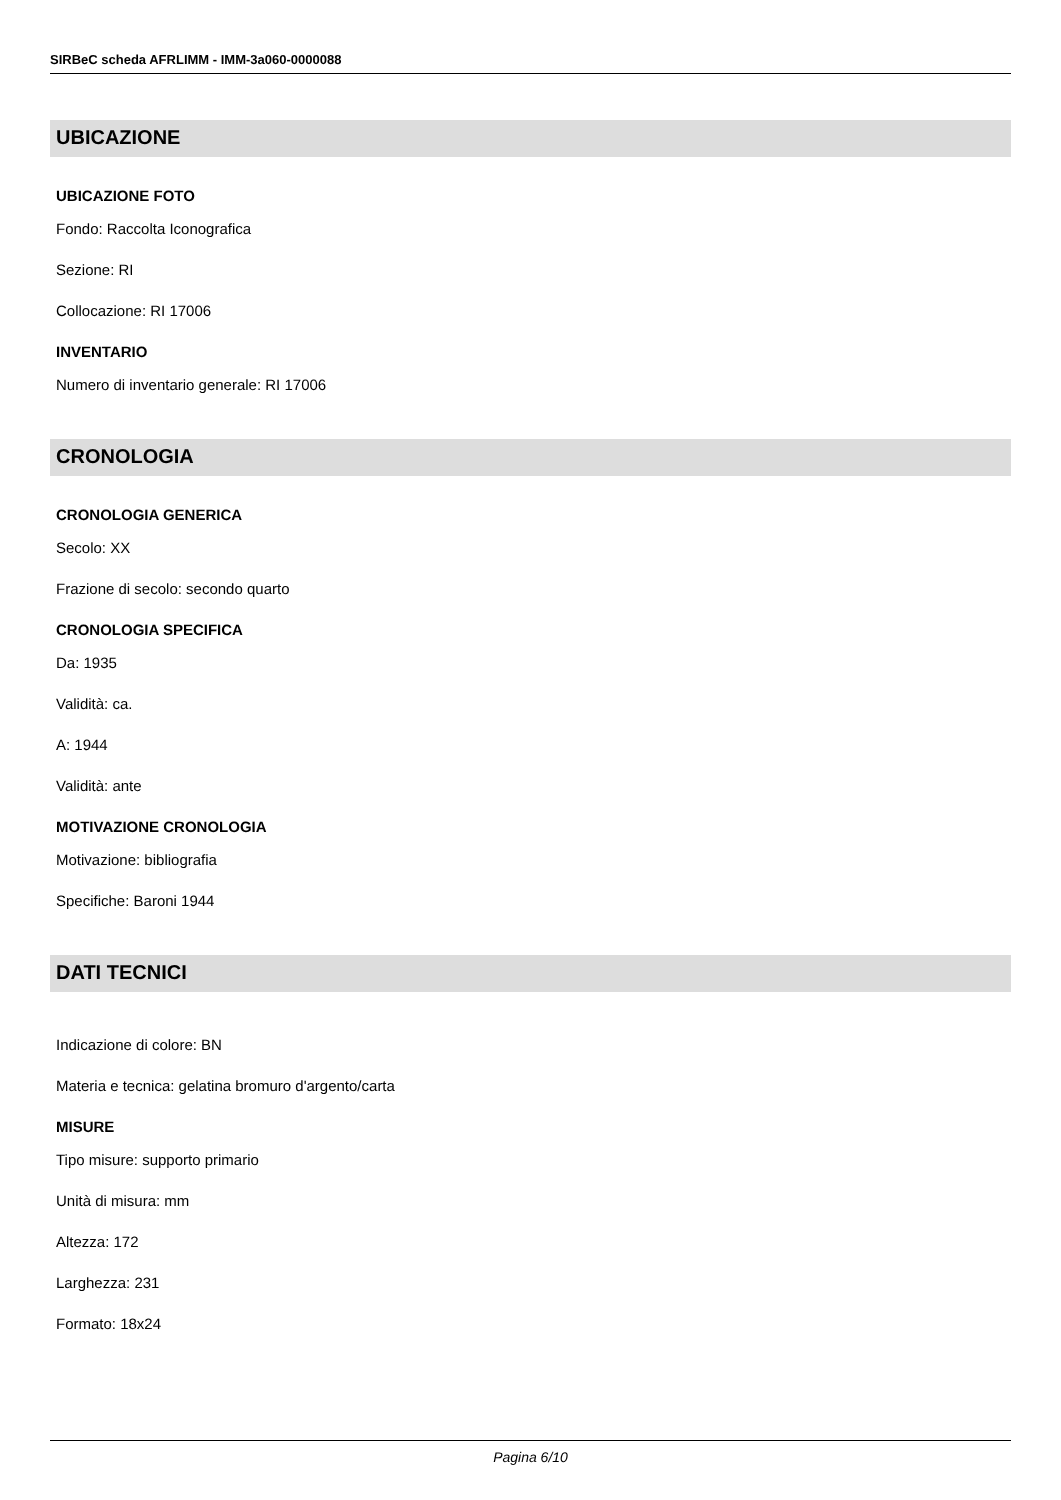SIRBeC scheda AFRLIMM - IMM-3a060-0000088
UBICAZIONE
UBICAZIONE FOTO
Fondo: Raccolta Iconografica
Sezione: RI
Collocazione: RI 17006
INVENTARIO
Numero di inventario generale: RI 17006
CRONOLOGIA
CRONOLOGIA GENERICA
Secolo: XX
Frazione di secolo: secondo quarto
CRONOLOGIA SPECIFICA
Da: 1935
Validità: ca.
A: 1944
Validità: ante
MOTIVAZIONE CRONOLOGIA
Motivazione: bibliografia
Specifiche: Baroni 1944
DATI TECNICI
Indicazione di colore: BN
Materia e tecnica: gelatina bromuro d'argento/carta
MISURE
Tipo misure: supporto primario
Unità di misura: mm
Altezza: 172
Larghezza: 231
Formato: 18x24
Pagina 6/10